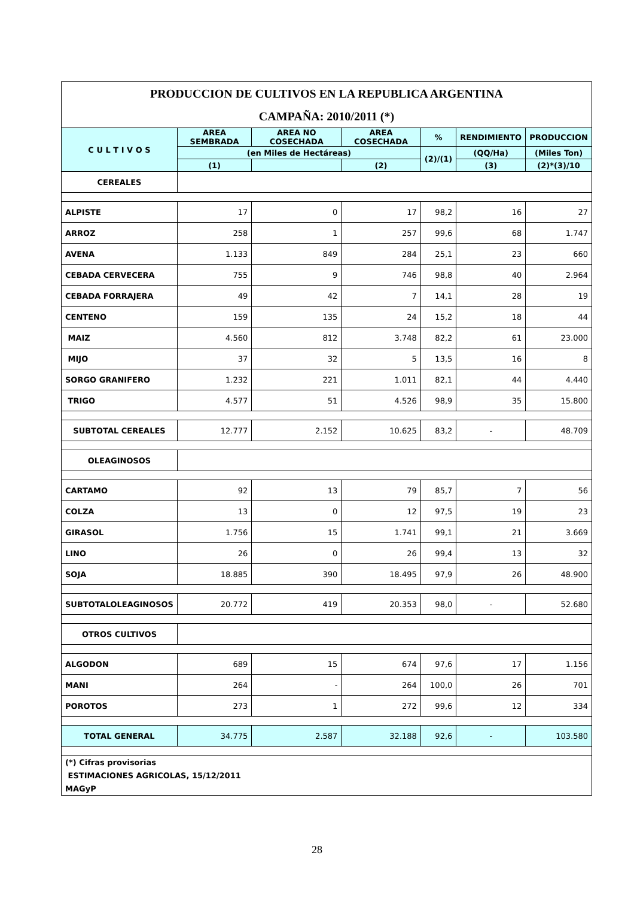| PRODUCCION DE CULTIVOS EN LA REPUBLICA ARGENTINA | | | | | | |
| CAMPAÑA: 2010/2011 (*) | | | | | | |
| C U L T I V O S | AREA SEMBRADA | AREA NO COSECHADA | AREA COSECHADA | % | RENDIMIENTO | PRODUCCION |
| | (en Miles de Hectáreas) | | | (2)/(1) | (QQ/Ha) | (Miles Ton) |
| | (1) | | (2) | | (3) | (2)*(3)/10 |
| CEREALES | | | | | | |
| ALPISTE | 17 | 0 | 17 | 98,2 | 16 | 27 |
| ARROZ | 258 | 1 | 257 | 99,6 | 68 | 1.747 |
| AVENA | 1.133 | 849 | 284 | 25,1 | 23 | 660 |
| CEBADA CERVECERA | 755 | 9 | 746 | 98,8 | 40 | 2.964 |
| CEBADA FORRAJERA | 49 | 42 | 7 | 14,1 | 28 | 19 |
| CENTENO | 159 | 135 | 24 | 15,2 | 18 | 44 |
| MAIZ | 4.560 | 812 | 3.748 | 82,2 | 61 | 23.000 |
| MIJO | 37 | 32 | 5 | 13,5 | 16 | 8 |
| SORGO GRANIFERO | 1.232 | 221 | 1.011 | 82,1 | 44 | 4.440 |
| TRIGO | 4.577 | 51 | 4.526 | 98,9 | 35 | 15.800 |
| SUBTOTAL CEREALES | 12.777 | 2.152 | 10.625 | 83,2 | - | 48.709 |
| OLEAGINOSOS | | | | | | |
| CARTAMO | 92 | 13 | 79 | 85,7 | 7 | 56 |
| COLZA | 13 | 0 | 12 | 97,5 | 19 | 23 |
| GIRASOL | 1.756 | 15 | 1.741 | 99,1 | 21 | 3.669 |
| LINO | 26 | 0 | 26 | 99,4 | 13 | 32 |
| SOJA | 18.885 | 390 | 18.495 | 97,9 | 26 | 48.900 |
| SUBTOTALOLEAGINOSOS | 20.772 | 419 | 20.353 | 98,0 | - | 52.680 |
| OTROS CULTIVOS | | | | | | |
| ALGODON | 689 | 15 | 674 | 97,6 | 17 | 1.156 |
| MANI | 264 | - | 264 | 100,0 | 26 | 701 |
| POROTOS | 273 | 1 | 272 | 99,6 | 12 | 334 |
| TOTAL GENERAL | 34.775 | 2.587 | 32.188 | 92,6 | - | 103.580 |
| (*) Cifras provisorias | | | | | | |
| ESTIMACIONES AGRICOLAS, 15/12/2011 | | | | | | |
| MAGyP | | | | | | |
28